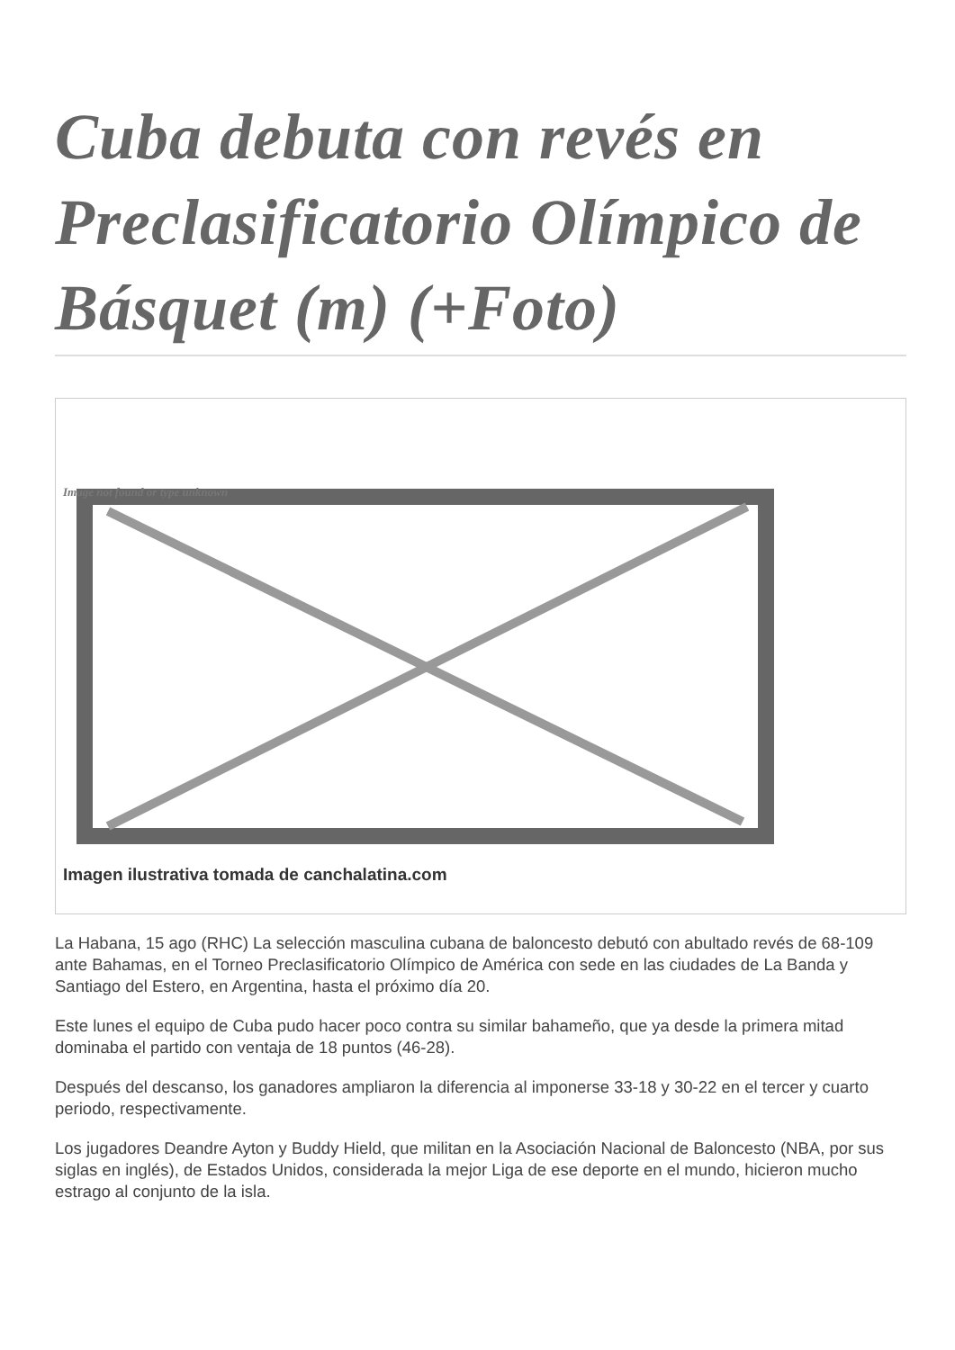Cuba debuta con revés en Preclasificatorio Olímpico de Básquet (m) (+Foto)
Image not found or type unknown
Imagen ilustrativa tomada de canchalatina.com
La Habana, 15 ago (RHC) La selección masculina cubana de baloncesto debutó con abultado revés de 68-109 ante Bahamas, en el Torneo Preclasificatorio Olímpico de América con sede en las ciudades de La Banda y Santiago del Estero, en Argentina, hasta el próximo día 20.
Este lunes el equipo de Cuba pudo hacer poco contra su similar bahameño, que ya desde la primera mitad dominaba el partido con ventaja de 18 puntos (46-28).
Después del descanso, los ganadores ampliaron la diferencia al imponerse 33-18 y 30-22 en el tercer y cuarto periodo, respectivamente.
Los jugadores Deandre Ayton y Buddy Hield, que militan en la Asociación Nacional de Baloncesto (NBA, por sus siglas en inglés), de Estados Unidos, considerada la mejor Liga de ese deporte en el mundo, hicieron mucho estrago al conjunto de la isla.